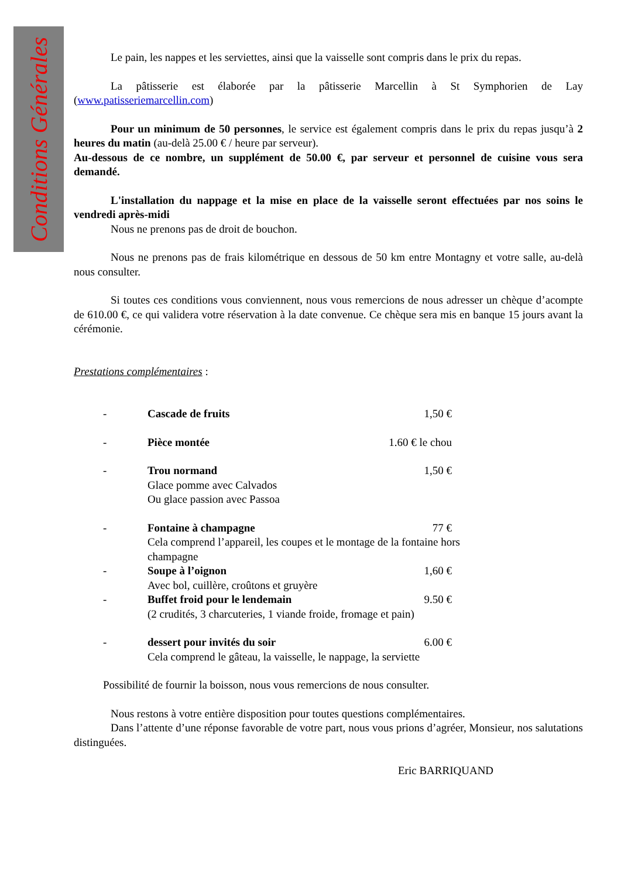Conditions Générales
Le pain, les nappes et les serviettes, ainsi que la vaisselle sont compris dans le prix du repas.
La pâtisserie est élaborée par la pâtisserie Marcellin à St Symphorien de Lay (www.patisseriemarcellin.com)
Pour un minimum de 50 personnes, le service est également compris dans le prix du repas jusqu’à 2 heures du matin (au-delà 25.00 € / heure par serveur).
Au-dessous de ce nombre, un supplément de 50.00 €, par serveur et personnel de cuisine vous sera demandé.
L'installation du nappage et la mise en place de la vaisselle seront effectuées par nos soins le vendredi après-midi
Nous ne prenons pas de droit de bouchon.
Nous ne prenons pas de frais kilométrique en dessous de 50 km entre Montagny et votre salle, au-delà nous consulter.
Si toutes ces conditions vous conviennent, nous vous remercions de nous adresser un chèque d’acompte de 610.00 €, ce qui validera votre réservation à la date convenue. Ce chèque sera mis en banque 15 jours avant la cérémonie.
Prestations complémentaires :
- Cascade de fruits 1,50 €
- Pièce montée 1.60 € le chou
- Trou normand 1,50 €
Glace pomme avec Calvados
Ou glace passion avec Passoa
- Fontaine à champagne 77 €
Cela comprend l’appareil, les coupes et le montage de la fontaine hors
champagne
- Soupe à l’oignon 1,60 €
Avec bol, cuillère, croûtons et gruyère
- Buffet froid pour le lendemain 9.50 €
(2 crudités, 3 charcuteries, 1 viande froide, fromage et pain)
- dessert pour invités du soir 6.00 €
Cela comprend le gâteau, la vaisselle, le nappage, la serviette
Possibilité de fournir la boisson, nous vous remercions de nous consulter.
Nous restons à votre entière disposition pour toutes questions complémentaires.
Dans l’attente d’une réponse favorable de votre part, nous vous prions d’agréer, Monsieur, nos salutations distinguées.
Eric BARRIQUAND